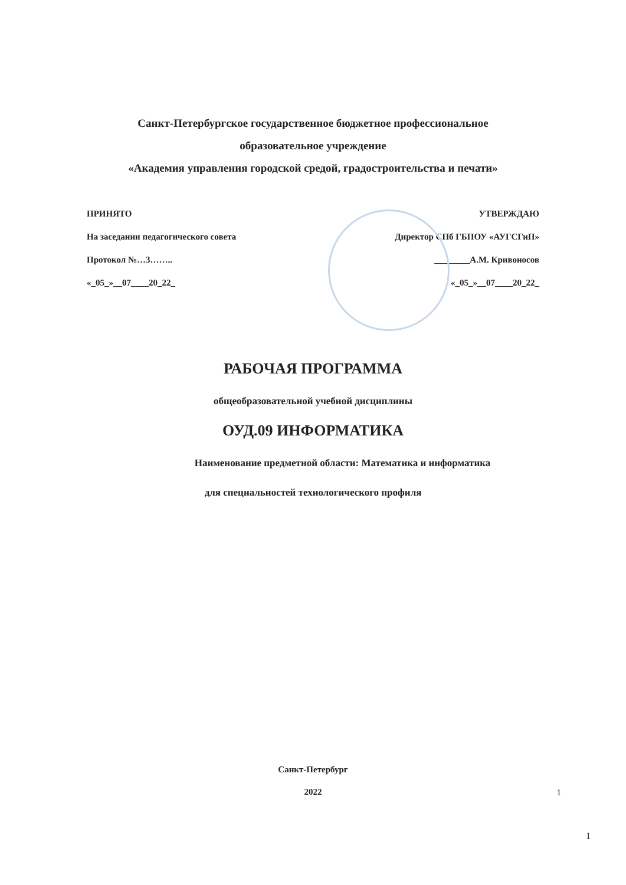Санкт-Петербургское государственное бюджетное профессиональное
образовательное учреждение
«Академия управления городской средой, градостроительства и печати»
ПРИНЯТО
На заседании педагогического совета
Протокол №…3……..
«_05_»__07____20_22_
УТВЕРЖДАЮ
Директор СПб ГБПОУ «АУГСГиП»
________А.М. Кривоносов
«_05_»__07____20_22_
РАБОЧАЯ ПРОГРАММА
общеобразовательной учебной дисциплины
ОУД.09 ИНФОРМАТИКА
Наименование предметной области: Математика и информатика
для специальностей технологического профиля
Санкт-Петербург
2022
1
1